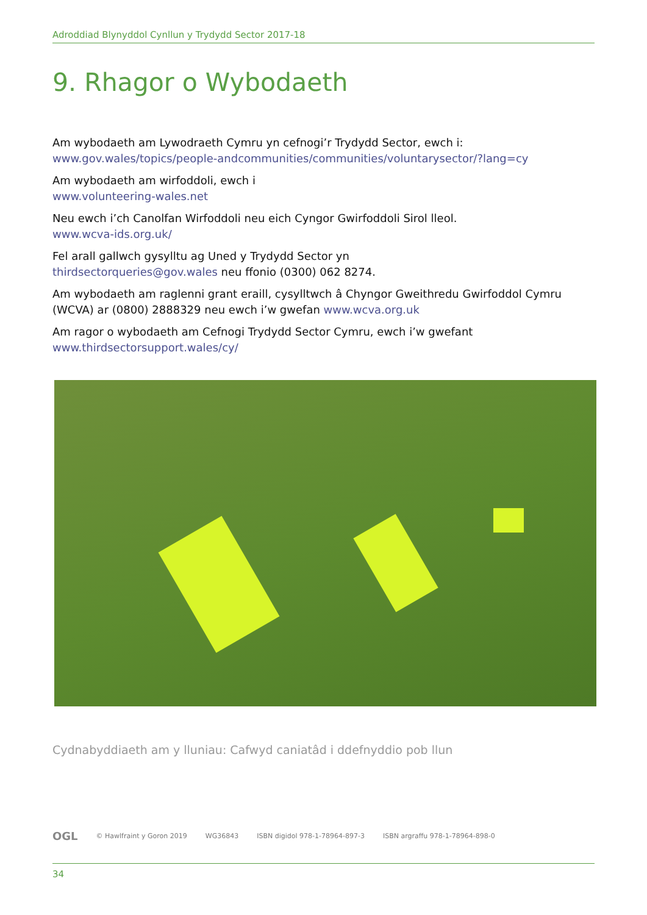Adroddiad Blynyddol Cynllun y Trydydd Sector 2017-18
9. Rhagor o Wybodaeth
Am wybodaeth am Lywodraeth Cymru yn cefnogi’r Trydydd Sector, ewch i:
www.gov.wales/topics/people-andcommunities/communities/voluntarysector/?lang=cy
Am wybodaeth am wirfoddoli, ewch i
www.volunteering-wales.net
Neu ewch i’ch Canolfan Wirfoddoli neu eich Cyngor Gwirfoddoli Sirol lleol.
www.wcva-ids.org.uk/
Fel arall gallwch gysylltu ag Uned y Trydydd Sector yn
thirdsectorqueries@gov.wales neu ffonio (0300) 062 8274.
Am wybodaeth am raglenni grant eraill, cysylltwch â Chyngor Gweithredu Gwirfoddol Cymru (WCVA) ar (0800) 2888329 neu ewch i’w gwefan www.wcva.org.uk
Am ragor o wybodaeth am Cefnogi Trydydd Sector Cymru, ewch i’w gwefant
www.thirdsectorsupport.wales/cy/
Cydnabyddiaeth am y lluniau: Cafwyd caniatâd i ddefnyddio pob llun
OGL © Hawlfraint y Goron 2019 WG36843 ISBN digidol 978-1-78964-897-3 ISBN argraffu 978-1-78964-898-0
34